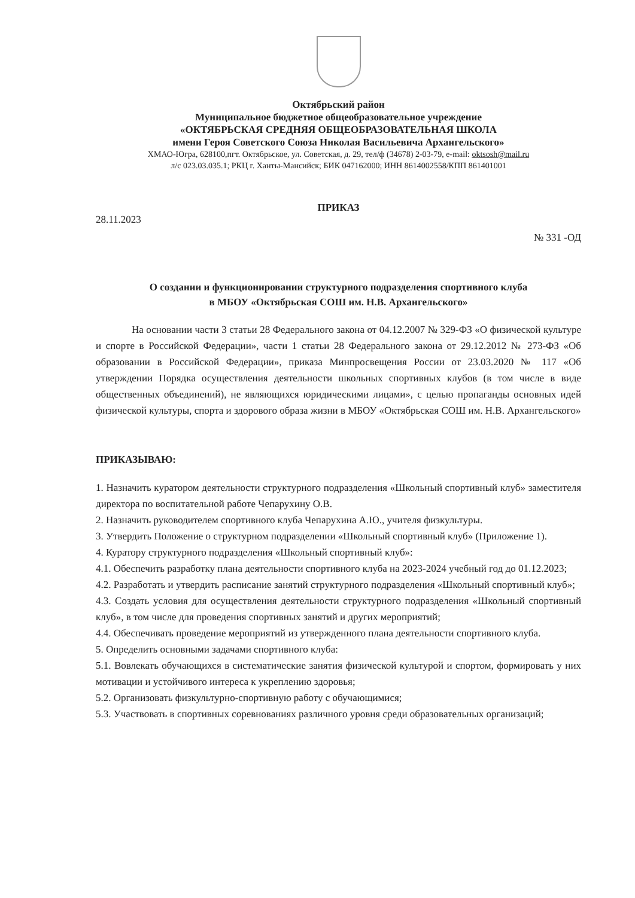Октябрьский район
Муниципальное бюджетное общеобразовательное учреждение
«ОКТЯБРЬСКАЯ СРЕДНЯЯ ОБЩЕОБРАЗОВАТЕЛЬНАЯ ШКОЛА
имени Героя Советского Союза Николая Васильевича Архангельского»
ХМАО-Югра, 628100,пгт. Октябрьское, ул. Советская, д. 29, тел/ф (34678) 2-03-79, e-mail: oktsosh@mail.ru
л/с 023.03.035.1; РКЦ г. Ханты-Мансийск; БИК 047162000; ИНН 8614002558/КПП 861401001
ПРИКАЗ
28.11.2023 № 331 -ОД
О создании и функционировании структурного подразделения спортивного клуба
в МБОУ «Октябрьская СОШ им. Н.В. Архангельского»
На основании части 3 статьи 28 Федерального закона от 04.12.2007 № 329-ФЗ «О физической культуре и спорте в Российской Федерации», части 1 статьи 28 Федерального закона от 29.12.2012 № 273-ФЗ «Об образовании в Российской Федерации», приказа Минпросвещения России от 23.03.2020 № 117 «Об утверждении Порядка осуществления деятельности школьных спортивных клубов (в том числе в виде общественных объединений), не являющихся юридическими лицами», с целью пропаганды основных идей физической культуры, спорта и здорового образа жизни в МБОУ «Октябрьская СОШ им. Н.В. Архангельского»
ПРИКАЗЫВАЮ:
1. Назначить куратором деятельности структурного подразделения «Школьный спортивный клуб» заместителя директора по воспитательной работе Чепарухину О.В.
2. Назначить руководителем спортивного клуба Чепарухина А.Ю., учителя физкультуры.
3. Утвердить Положение о структурном подразделении «Школьный спортивный клуб» (Приложение 1).
4. Куратору структурного подразделения «Школьный спортивный клуб»:
4.1. Обеспечить разработку плана деятельности спортивного клуба на 2023-2024 учебный год до 01.12.2023;
4.2. Разработать и утвердить расписание занятий структурного подразделения «Школьный спортивный клуб»;
4.3. Создать условия для осуществления деятельности структурного подразделения «Школьный спортивный клуб», в том числе для проведения спортивных занятий и других мероприятий;
4.4. Обеспечивать проведение мероприятий из утвержденного плана деятельности спортивного клуба.
5. Определить основными задачами спортивного клуба:
5.1. Вовлекать обучающихся в систематические занятия физической культурой и спортом, формировать у них мотивации и устойчивого интереса к укреплению здоровья;
5.2. Организовать физкультурно-спортивную работу с обучающимися;
5.3. Участвовать в спортивных соревнованиях различного уровня среди образовательных организаций;